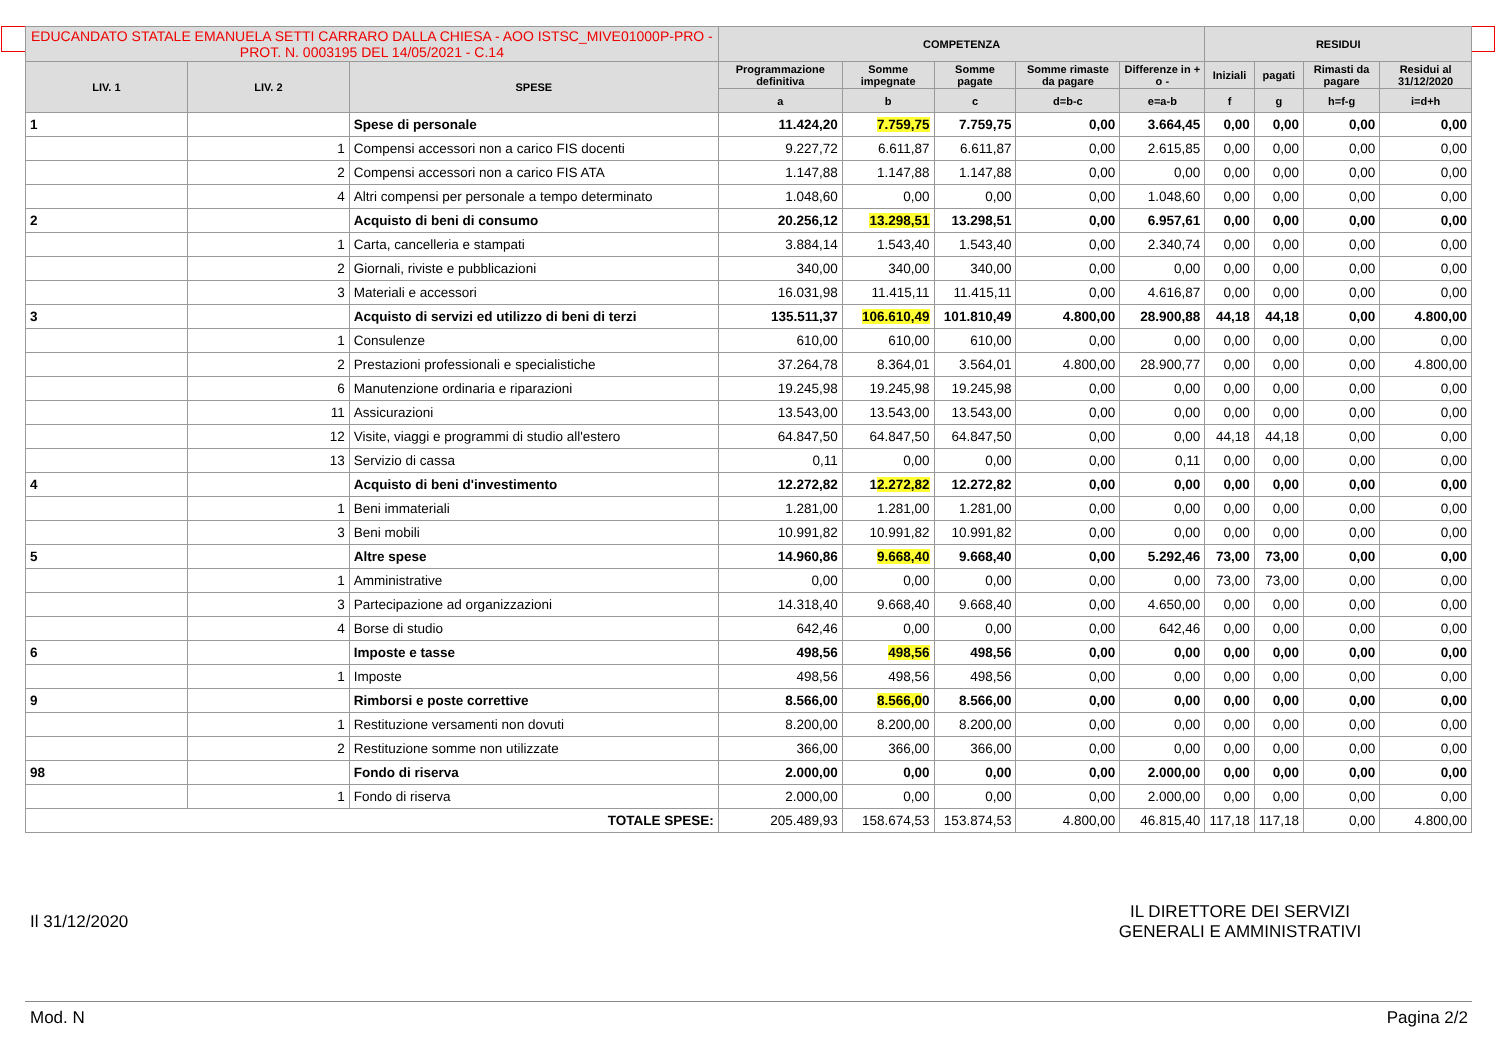| EDUCANDATO STATALE EMANUELA SETTI CARRARO DALLA CHIESA - AOO ISTSC_MIVE01000P-PRO - PROT. N. 0003195 DEL 14/05/2021 - C.14 | | | COMPETENZA | | | | | RESIDUI | | | |
| --- | --- | --- | --- | --- | --- | --- | --- | --- | --- | --- | --- |
| LIV. 1 | LIV. 2 | SPESE | Programmazione definitiva | Somme impegnate | Somme pagate | Somme rimaste da pagare | Differenze in + o - | Iniziali | pagati | Rimasti da pagare | Residui al 31/12/2020 |
| | | | a | b | c | d=b-c | e=a-b | f | g | h=f-g | i=d+h |
| 1 | | Spese di personale | 11.424,20 | 7.759,75 | 7.759,75 | 0,00 | 3.664,45 | 0,00 | 0,00 | 0,00 | 0,00 |
| | 1 | Compensi accessori non a carico FIS docenti | 9.227,72 | 6.611,87 | 6.611,87 | 0,00 | 2.615,85 | 0,00 | 0,00 | 0,00 | 0,00 |
| | 2 | Compensi accessori non a carico FIS ATA | 1.147,88 | 1.147,88 | 1.147,88 | 0,00 | 0,00 | 0,00 | 0,00 | 0,00 | 0,00 |
| | 4 | Altri compensi per personale a tempo determinato | 1.048,60 | 0,00 | 0,00 | 0,00 | 1.048,60 | 0,00 | 0,00 | 0,00 | 0,00 |
| 2 | | Acquisto di beni di consumo | 20.256,12 | 13.298,51 | 13.298,51 | 0,00 | 6.957,61 | 0,00 | 0,00 | 0,00 | 0,00 |
| | 1 | Carta, cancelleria e stampati | 3.884,14 | 1.543,40 | 1.543,40 | 0,00 | 2.340,74 | 0,00 | 0,00 | 0,00 | 0,00 |
| | 2 | Giornali, riviste e pubblicazioni | 340,00 | 340,00 | 340,00 | 0,00 | 0,00 | 0,00 | 0,00 | 0,00 | 0,00 |
| | 3 | Materiali e accessori | 16.031,98 | 11.415,11 | 11.415,11 | 0,00 | 4.616,87 | 0,00 | 0,00 | 0,00 | 0,00 |
| 3 | | Acquisto di servizi ed utilizzo di beni di terzi | 135.511,37 | 106.610,49 | 101.810,49 | 4.800,00 | 28.900,88 | 44,18 | 44,18 | 0,00 | 4.800,00 |
| | 1 | Consulenze | 610,00 | 610,00 | 610,00 | 0,00 | 0,00 | 0,00 | 0,00 | 0,00 | 0,00 |
| | 2 | Prestazioni professionali e specialistiche | 37.264,78 | 8.364,01 | 3.564,01 | 4.800,00 | 28.900,77 | 0,00 | 0,00 | 0,00 | 4.800,00 |
| | 6 | Manutenzione ordinaria e riparazioni | 19.245,98 | 19.245,98 | 19.245,98 | 0,00 | 0,00 | 0,00 | 0,00 | 0,00 | 0,00 |
| | 11 | Assicurazioni | 13.543,00 | 13.543,00 | 13.543,00 | 0,00 | 0,00 | 0,00 | 0,00 | 0,00 | 0,00 |
| | 12 | Visite, viaggi e programmi di studio all'estero | 64.847,50 | 64.847,50 | 64.847,50 | 0,00 | 0,00 | 44,18 | 44,18 | 0,00 | 0,00 |
| | 13 | Servizio di cassa | 0,11 | 0,00 | 0,00 | 0,00 | 0,11 | 0,00 | 0,00 | 0,00 | 0,00 |
| 4 | | Acquisto di beni d'investimento | 12.272,82 | 1 2.272,82 | 12.272,82 | 0,00 | 0,00 | 0,00 | 0,00 | 0,00 | 0,00 |
| | 1 | Beni immateriali | 1.281,00 | 1.281,00 | 1.281,00 | 0,00 | 0,00 | 0,00 | 0,00 | 0,00 | 0,00 |
| | 3 | Beni mobili | 10.991,82 | 10.991,82 | 10.991,82 | 0,00 | 0,00 | 0,00 | 0,00 | 0,00 | 0,00 |
| 5 | | Altre spese | 14.960,86 | 9.668,40 | 9.668,40 | 0,00 | 5.292,46 | 73,00 | 73,00 | 0,00 | 0,00 |
| | 1 | Amministrative | 0,00 | 0,00 | 0,00 | 0,00 | 0,00 | 73,00 | 73,00 | 0,00 | 0,00 |
| | 3 | Partecipazione ad organizzazioni | 14.318,40 | 9.668,40 | 9.668,40 | 0,00 | 4.650,00 | 0,00 | 0,00 | 0,00 | 0,00 |
| | 4 | Borse di studio | 642,46 | 0,00 | 0,00 | 0,00 | 642,46 | 0,00 | 0,00 | 0,00 | 0,00 |
| 6 | | Imposte e tasse | 498,56 | 498,56 | 498,56 | 0,00 | 0,00 | 0,00 | 0,00 | 0,00 | 0,00 |
| | 1 | Imposte | 498,56 | 498,56 | 498,56 | 0,00 | 0,00 | 0,00 | 0,00 | 0,00 | 0,00 |
| 9 | | Rimborsi e poste correttive | 8.566,00 | 8.566,0 0 | 8.566,00 | 0,00 | 0,00 | 0,00 | 0,00 | 0,00 | 0,00 |
| | 1 | Restituzione versamenti non dovuti | 8.200,00 | 8.200,00 | 8.200,00 | 0,00 | 0,00 | 0,00 | 0,00 | 0,00 | 0,00 |
| | 2 | Restituzione somme non utilizzate | 366,00 | 366,00 | 366,00 | 0,00 | 0,00 | 0,00 | 0,00 | 0,00 | 0,00 |
| 98 | | Fondo di riserva | 2.000,00 | 0,00 | 0,00 | 0,00 | 2.000,00 | 0,00 | 0,00 | 0,00 | 0,00 |
| | 1 | Fondo di riserva | 2.000,00 | 0,00 | 0,00 | 0,00 | 2.000,00 | 0,00 | 0,00 | 0,00 | 0,00 |
| TOTALE SPESE: | | | 205.489,93 | 158.674,53 | 153.874,53 | 4.800,00 | 46.815,40 | 117,18 | 117,18 | 0,00 | 4.800,00 |
Il 31/12/2020
IL DIRETTORE DEI SERVIZI
GENERALI E AMMINISTRATIVI
Mod. N Pagina 2/2